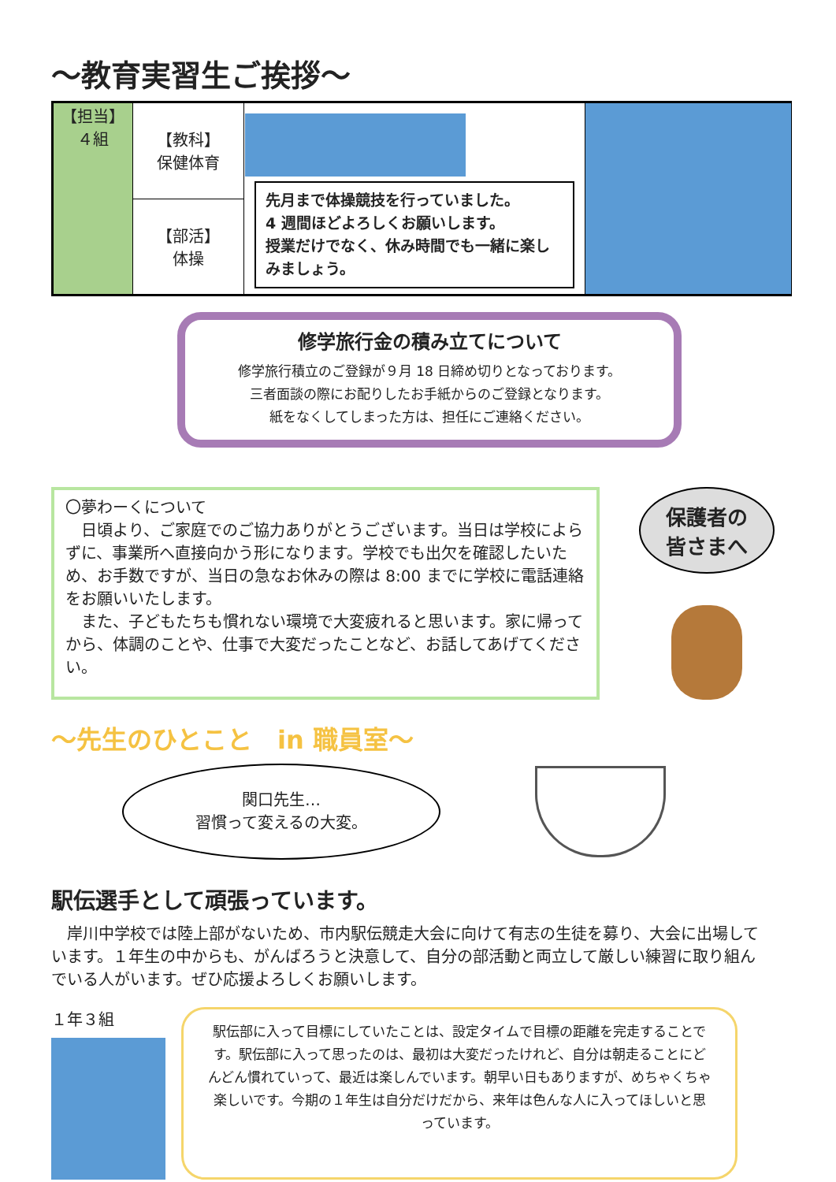～教育実習生ご挨拶～
| 【担当】 ４組 | 【教科】 保健体育 | 先月まで体操競技を行っていました。 4 週間ほどよろしくお願いします。 授業だけでなく、休み時間でも一緒に楽しみましょう。 | |
| | 【部活】 体操 | | |
修学旅行金の積み立てについて
修学旅行積立のご登録が９月 18 日締め切りとなっております。
三者面談の際にお配りしたお手紙からのご登録となります。
紙をなくしてしまった方は、担任にご連絡ください。
〇夢わーくについて
　日頃より、ご家庭でのご協力ありがとうございます。当日は学校によらずに、事業所へ直接向かう形になります。学校でも出欠を確認したいため、お手数ですが、当日の急なお休みの際は 8:00 までに学校に電話連絡をお願いいたします。
　また、子どもたちも慣れない環境で大変疲れると思います。家に帰ってから、体調のことや、仕事で大変だったことなど、お話してあげてください。
保護者の
皆さまへ
～先生のひとこと　in 職員室～
関口先生…
習慣って変えるの大変。
駅伝選手として頑張っています。
　岸川中学校では陸上部がないため、市内駅伝競走大会に向けて有志の生徒を募り、大会に出場しています。１年生の中からも、がんばろうと決意して、自分の部活動と両立して厳しい練習に取り組んでいる人がいます。ぜひ応援よろしくお願いします。
１年３組
駅伝部に入って目標にしていたことは、設定タイムで目標の距離を完走することです。駅伝部に入って思ったのは、最初は大変だったけれど、自分は朝走ることにどんどん慣れていって、最近は楽しんでいます。朝早い日もありますが、めちゃくちゃ楽しいです。今期の１年生は自分だけだから、来年は色んな人に入ってほしいと思っています。